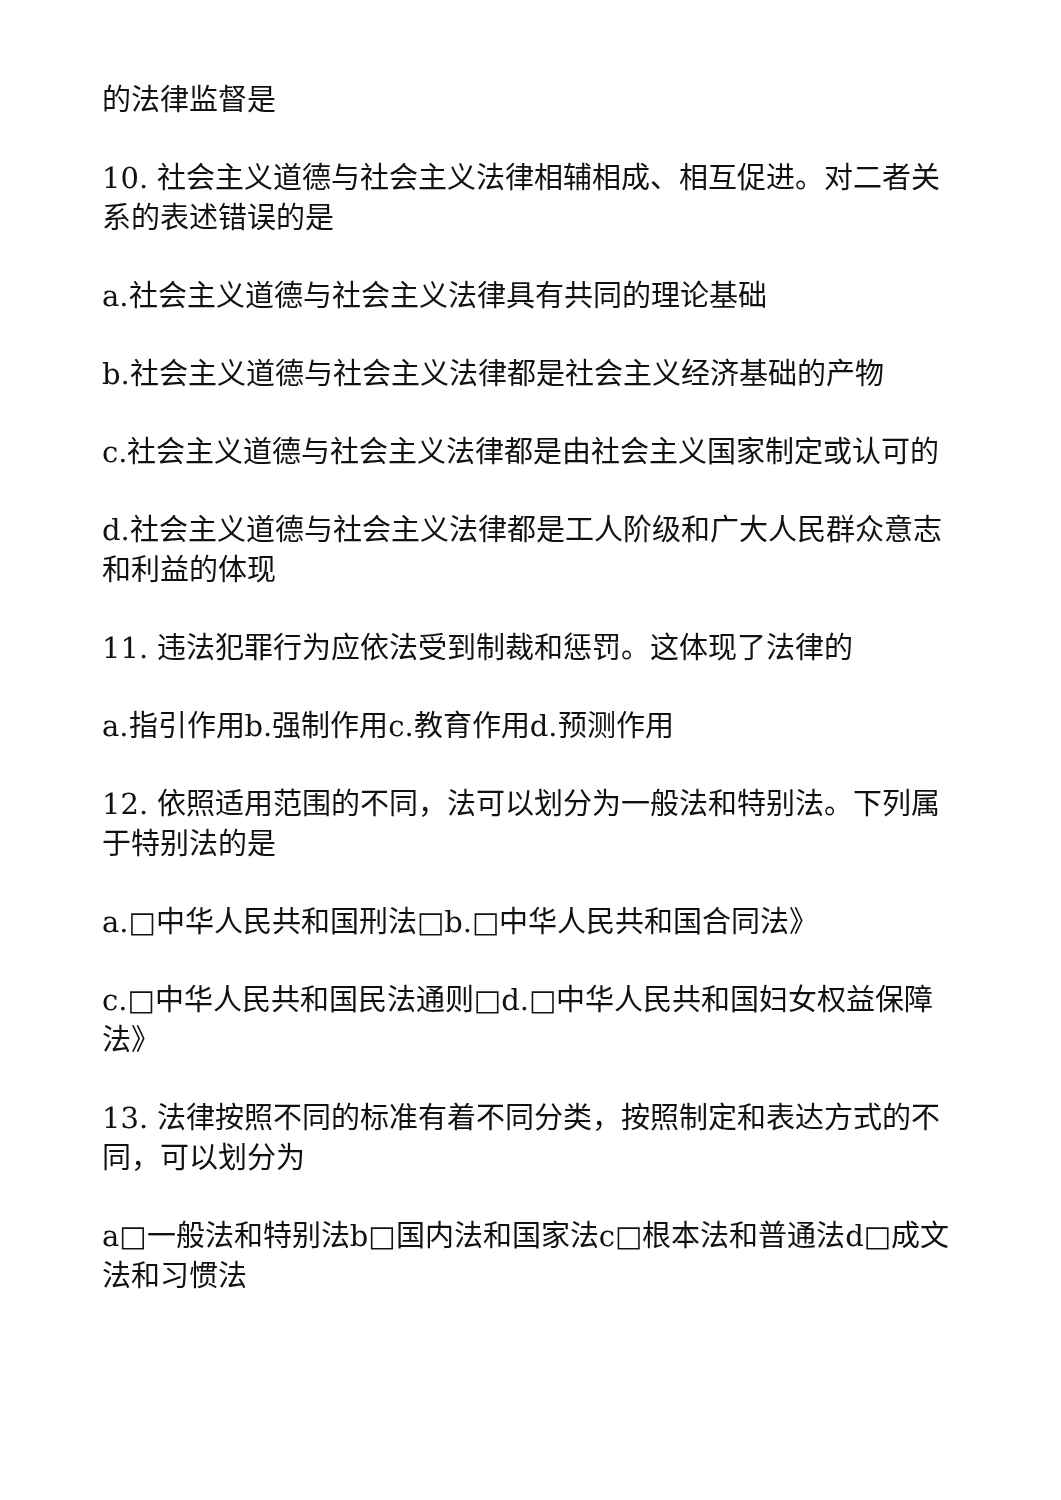的法律监督是
10. 社会主义道德与社会主义法律相辅相成、相互促进。对二者关系的表述错误的是
a.社会主义道德与社会主义法律具有共同的理论基础
b.社会主义道德与社会主义法律都是社会主义经济基础的产物
c.社会主义道德与社会主义法律都是由社会主义国家制定或认可的
d.社会主义道德与社会主义法律都是工人阶级和广大人民群众意志和利益的体现
11. 违法犯罪行为应依法受到制裁和惩罚。这体现了法律的
a.指引作用b.强制作用c.教育作用d.预测作用
12. 依照适用范围的不同，法可以划分为一般法和特别法。下列属于特别法的是
a.□中华人民共和国刑法□b.□中华人民共和国合同法》
c.□中华人民共和国民法通则□d.□中华人民共和国妇女权益保障法》
13. 法律按照不同的标准有着不同分类，按照制定和表达方式的不同，可以划分为
a□一般法和特别法b□国内法和国家法c□根本法和普通法d□成文法和习惯法